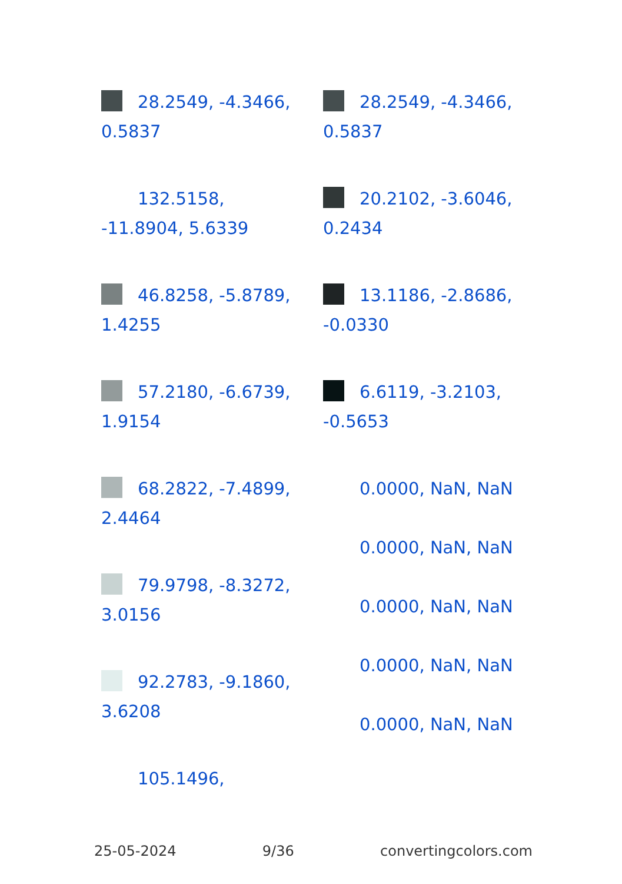28.2549, -4.3466, 0.5837
132.5158, -11.8904, 5.6339
46.8258, -5.8789, 1.4255
57.2180, -6.6739, 1.9154
68.2822, -7.4899, 2.4464
79.9798, -8.3272, 3.0156
92.2783, -9.1860, 3.6208
105.1496,
28.2549, -4.3466, 0.5837
20.2102, -3.6046, 0.2434
13.1186, -2.8686, -0.0330
6.6119, -3.2103, -0.5653
0.0000, NaN, NaN
0.0000, NaN, NaN
0.0000, NaN, NaN
0.0000, NaN, NaN
0.0000, NaN, NaN
25-05-2024 9/36 convertingcolors.com